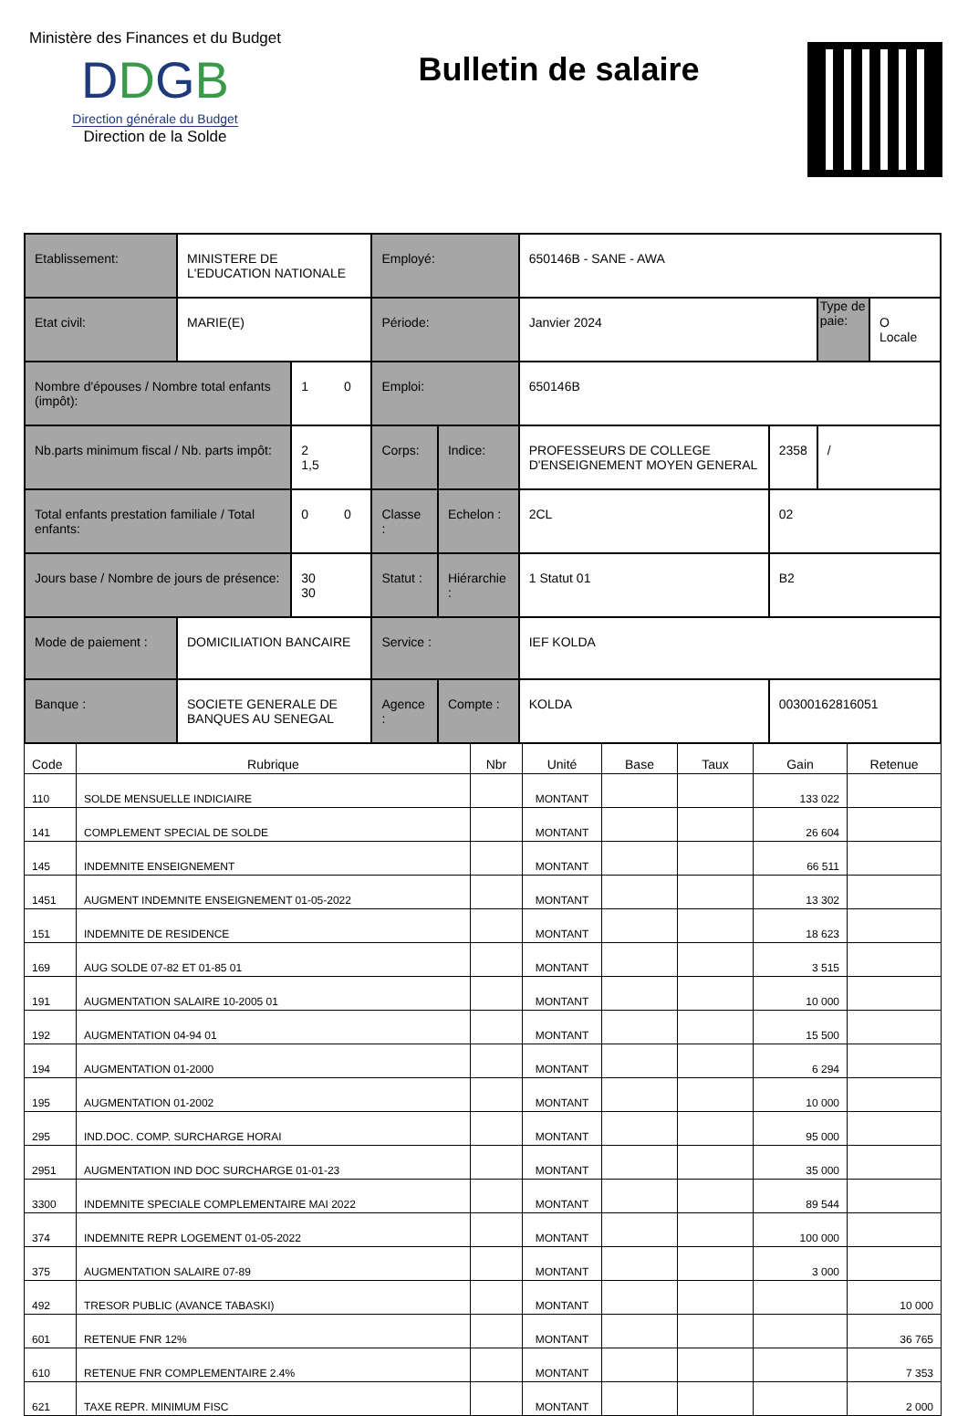Ministère des Finances et du Budget
DDGB
Direction générale du Budget
Direction de la Solde
Bulletin de salaire
| Etablissement: | MINISTERE DE L'EDUCATION NATIONALE | | Employé: | | 650146B - SANE - AWA | | | |
| Etat civil: | MARIE(E) | | Période: | | Janvier 2024 | | Type de paie: | O Locale |
| Nombre d'épouses / Nombre total enfants (impôt): | | 1 0 | Emploi: | | 650146B | | | |
| Nb.parts minimum fiscal / Nb. parts impôt: | | 2 1,5 | Corps: | Indice: | PROFESSEURS DE COLLEGE D'ENSEIGNEMENT MOYEN GENERAL | 2358 | / | |
| Total enfants prestation familiale / Total enfants: | | 0 0 | Classe : | Echelon : | 2CL | 02 | | |
| Jours base / Nombre de jours de présence: | | 30 30 | Statut : | Hiérarchie : | 1 Statut 01 | B2 | | |
| Mode de paiement : | DOMICILIATION BANCAIRE | | Service : | | IEF KOLDA | | | |
| Banque : | SOCIETE GENERALE DE BANQUES AU SENEGAL | | Agence : | Compte : | KOLDA | 00300162816051 | | |
| Code | Rubrique | Nbr | Unité | Base | Taux | Gain | Retenue |
| --- | --- | --- | --- | --- | --- | --- | --- |
| 110 | SOLDE MENSUELLE INDICIAIRE | | MONTANT | | | 133 022 | |
| 141 | COMPLEMENT SPECIAL DE SOLDE | | MONTANT | | | 26 604 | |
| 145 | INDEMNITE ENSEIGNEMENT | | MONTANT | | | 66 511 | |
| 1451 | AUGMENT INDEMNITE ENSEIGNEMENT 01-05-2022 | | MONTANT | | | 13 302 | |
| 151 | INDEMNITE DE RESIDENCE | | MONTANT | | | 18 623 | |
| 169 | AUG SOLDE 07-82 ET 01-85 01 | | MONTANT | | | 3 515 | |
| 191 | AUGMENTATION SALAIRE 10-2005 01 | | MONTANT | | | 10 000 | |
| 192 | AUGMENTATION 04-94 01 | | MONTANT | | | 15 500 | |
| 194 | AUGMENTATION 01-2000 | | MONTANT | | | 6 294 | |
| 195 | AUGMENTATION 01-2002 | | MONTANT | | | 10 000 | |
| 295 | IND.DOC. COMP. SURCHARGE HORAI | | MONTANT | | | 95 000 | |
| 2951 | AUGMENTATION IND DOC SURCHARGE 01-01-23 | | MONTANT | | | 35 000 | |
| 3300 | INDEMNITE SPECIALE COMPLEMENTAIRE MAI 2022 | | MONTANT | | | 89 544 | |
| 374 | INDEMNITE REPR LOGEMENT 01-05-2022 | | MONTANT | | | 100 000 | |
| 375 | AUGMENTATION SALAIRE 07-89 | | MONTANT | | | 3 000 | |
| 492 | TRESOR PUBLIC (AVANCE TABASKI) | | MONTANT | | | | 10 000 |
| 601 | RETENUE FNR 12% | | MONTANT | | | | 36 765 |
| 610 | RETENUE FNR COMPLEMENTAIRE 2.4% | | MONTANT | | | | 7 353 |
| 621 | TAXE REPR. MINIMUM FISC | | MONTANT | | | | 2 000 |